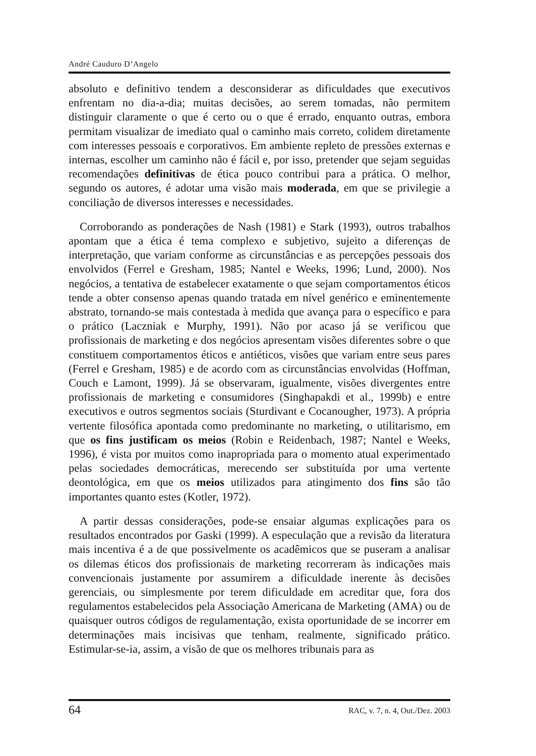André Cauduro D’Angelo
absoluto e definitivo tendem a desconsiderar as dificuldades que executivos enfrentam no dia-a-dia; muitas decisões, ao serem tomadas, não permitem distinguir claramente o que é certo ou o que é errado, enquanto outras, embora permitam visualizar de imediato qual o caminho mais correto, colidem diretamente com interesses pessoais e corporativos. Em ambiente repleto de pressões externas e internas, escolher um caminho não é fácil e, por isso, pretender que sejam seguidas recomendações definitivas de ética pouco contribui para a prática. O melhor, segundo os autores, é adotar uma visão mais moderada, em que se privilegie a conciliação de diversos interesses e necessidades.
Corroborando as ponderações de Nash (1981) e Stark (1993), outros trabalhos apontam que a ética é tema complexo e subjetivo, sujeito a diferenças de interpretação, que variam conforme as circunstâncias e as percepções pessoais dos envolvidos (Ferrel e Gresham, 1985; Nantel e Weeks, 1996; Lund, 2000). Nos negócios, a tentativa de estabelecer exatamente o que sejam comportamentos éticos tende a obter consenso apenas quando tratada em nível genérico e eminentemente abstrato, tornando-se mais contestada à medida que avança para o específico e para o prático (Laczniak e Murphy, 1991). Não por acaso já se verificou que profissionais de marketing e dos negócios apresentam visões diferentes sobre o que constituem comportamentos éticos e antiéticos, visões que variam entre seus pares (Ferrel e Gresham, 1985) e de acordo com as circunstâncias envolvidas (Hoffman, Couch e Lamont, 1999). Já se observaram, igualmente, visões divergentes entre profissionais de marketing e consumidores (Singhapakdi et al., 1999b) e entre executivos e outros segmentos sociais (Sturdivant e Cocanougher, 1973). A própria vertente filosófica apontada como predominante no marketing, o utilitarismo, em que os fins justificam os meios (Robin e Reidenbach, 1987; Nantel e Weeks, 1996), é vista por muitos como inapropriada para o momento atual experimentado pelas sociedades democráticas, merecendo ser substituída por uma vertente deontológica, em que os meios utilizados para atingimento dos fins são tão importantes quanto estes (Kotler, 1972).
A partir dessas considerações, pode-se ensaiar algumas explicações para os resultados encontrados por Gaski (1999). A especulação que a revisão da literatura mais incentiva é a de que possivelmente os acadêmicos que se puseram a analisar os dilemas éticos dos profissionais de marketing recorreram às indicações mais convencionais justamente por assumirem a dificuldade inerente às decisões gerenciais, ou simplesmente por terem dificuldade em acreditar que, fora dos regulamentos estabelecidos pela Associação Americana de Marketing (AMA) ou de quaisquer outros códigos de regulamentação, exista oportunidade de se incorrer em determinações mais incisivas que tenham, realmente, significado prático. Estimular-se-ia, assim, a visão de que os melhores tribunais para as
64 RAC, v. 7, n. 4, Out./Dez. 2003